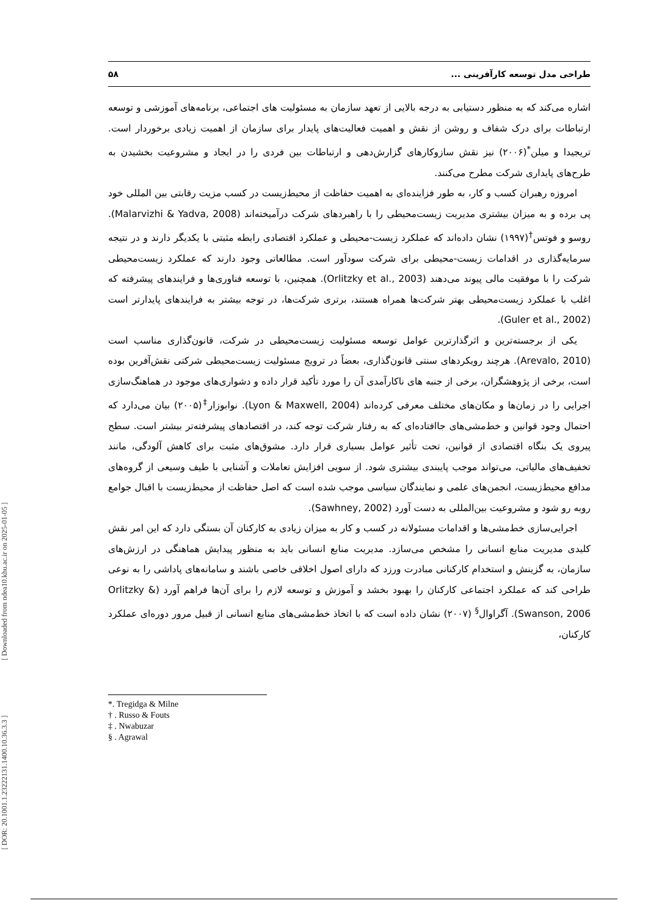[ Downloaded from ndea10.khu.ac.ir on 2025-01-05 ]
[ DOR: 20.1001.1.23222131.1400.10.36.3.3 ]
طراحی مدل توسعه کارآفرینی ... ۵۸
اشاره می‌کند که به منظور دستیابی به درجه بالایی از تعهد سازمان به مسئولیت های اجتماعی، برنامه‌های آموزشی و توسعه ارتباطات برای درک شفاف و روشن از نقش و اهمیت فعالیت‌های پایدار برای سازمان از اهمیت زیادی برخوردار است. تریجیدا و میلن<sup>*</sup>(۲۰۰۶) نیز نقش سازوکارهای گزارش‌دهی و ارتباطات بین فردی را در ایجاد و مشروعیت بخشیدن به طرح‌های پایداری شرکت مطرح می‌کنند.
امروزه رهبران کسب و کار، به طور فزاینده‌ای به اهمیت حفاظت از محیط‌زیست در کسب مزیت رقابتی بین المللی خود پی برده و به میزان بیشتری مدیریت زیست‌محیطی را با راهبردهای شرکت درآمیخته‌اند (Malarvizhi & Yadva, 2008). روسو و فوتس<sup>†</sup>(۱۹۹۷) نشان داده‌اند که عملکرد زیست-محیطی و عملکرد اقتصادی رابطه مثبتی با یکدیگر دارند و در نتیجه سرمایه‌گذاری در اقدامات زیست-محیطی برای شرکت سودآور است. مطالعاتی وجود دارند که عملکرد زیست‌محیطی شرکت را با موفقیت مالی پیوند می‌دهند (Orlitzky et al., 2003). همچنین، با توسعه فناوری‌ها و فرایندهای پیشرفته که اغلب با عملکرد زیست‌محیطی بهتر شرکت‌ها همراه هستند، برتری شرکت‌ها، در توجه بیشتر به فرایندهای پایدارتر است (Guler et al., 2002).
یکی از برجسته‌ترین و اثرگذارترین عوامل توسعه مسئولیت زیست‌محیطی در شرکت، قانون‌گذاری مناسب است (Arevalo, 2010). هرچند رویکردهای سنتی قانون‌گذاری، بعضاً در ترویج مسئولیت زیست‌محیطی شرکتی نقش‌آفرین بوده است، برخی از پژوهشگران، برخی از جنبه های ناکارآمدی آن را مورد تأکید قرار داده و دشواری‌های موجود در هماهنگ‌سازی اجرایی را در زمان‌ها و مکان‌های مختلف معرفی کرده‌اند (Lyon & Maxwell, 2004). نوابوزار<sup>‡</sup>(۲۰۰۵) بیان می‌دارد که احتمال وجود قوانین و خط‌مشی‌های جاافتاده‌ای که به رفتار شرکت توجه کند، در اقتصادهای پیشرفته‌تر بیشتر است. سطح پیروی یک بنگاه اقتصادی از قوانین، تحت تأثیر عوامل بسیاری قرار دارد. مشوق‌های مثبت برای کاهش آلودگی، مانند تخفیف‌های مالیاتی، می‌تواند موجب پایبندی بیشتری شود. از سویی افزایش تعاملات و آشنایی با طیف وسیعی از گروه‌های مدافع محیط‌زیست، انجمن‌های علمی و نمایندگان سیاسی موجب شده است که اصل حفاظت از محیط‌زیست با اقبال جوامع روبه رو شود و مشروعیت بین‌المللی به دست آورد (Sawhney, 2002).
اجرایی‌سازی خط‌مشی‌ها و اقدامات مسئولانه در کسب و کار به میزان زیادی به کارکنان آن بستگی دارد که این امر نقش کلیدی مدیریت منابع انسانی را مشخص می‌سازد. مدیریت منابع انسانی باید به منظور پیدایش هماهنگی در ارزش‌های سازمان، به گزینش و استخدام کارکنانی مبادرت ورزد که دارای اصول اخلاقی خاصی باشند و سامانه‌های پاداشی را به نوعی طراحی کند که عملکرد اجتماعی کارکنان را بهبود بخشد و آموزش و توسعه لازم را برای آن‌ها فراهم آورد (Orlitzky & Swanson, 2006). آگراوال<sup>§</sup> (۲۰۰۷) نشان داده است که با اتخاذ خط‌مشی‌های منابع انسانی از قبیل مرور دوره‌ای عملکرد کارکنان،
*. Tregidga & Milne
† . Russo & Fouts
‡ . Nwabuzar
§ . Agrawal